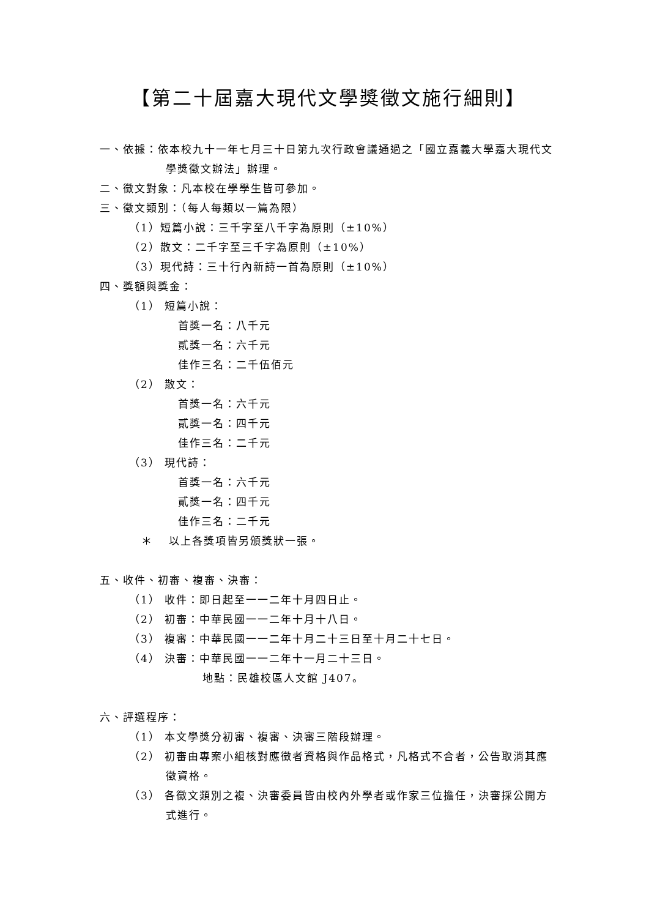【第二十屆嘉大現代文學獎徵文施行細則】
一、依據：依本校九十一年七月三十日第九次行政會議通過之「國立嘉義大學嘉大現代文學獎徵文辦法」辦理。
二、徵文對象：凡本校在學學生皆可參加。
三、徵文類別：（每人每類以一篇為限）
（1）短篇小說：三千字至八千字為原則（±10%）
（2）散文：二千字至三千字為原則（±10%）
（3）現代詩：三十行內新詩一首為原則（±10%）
四、獎額與獎金：
（1） 短篇小說：
首獎一名：八千元
貳獎一名：六千元
佳作三名：二千伍佰元
（2） 散文：
首獎一名：六千元
貳獎一名：四千元
佳作三名：二千元
（3） 現代詩：
首獎一名：六千元
貳獎一名：四千元
佳作三名：二千元
＊　 以上各獎項皆另頒獎狀一張。
五、收件、初審、複審、決審：
（1） 收件：即日起至一一二年十月四日止。
（2） 初審：中華民國一一二年十月十八日。
（3） 複審：中華民國一一二年十月二十三日至十月二十七日。
（4） 決審：中華民國一一二年十一月二十三日。
地點：民雄校區人文館 J407。
六、評選程序：
（1） 本文學獎分初審、複審、決審三階段辦理。
（2） 初審由專案小組核對應徵者資格與作品格式，凡格式不合者，公告取消其應徵資格。
（3） 各徵文類別之複、決審委員皆由校內外學者或作家三位擔任，決審採公開方式進行。